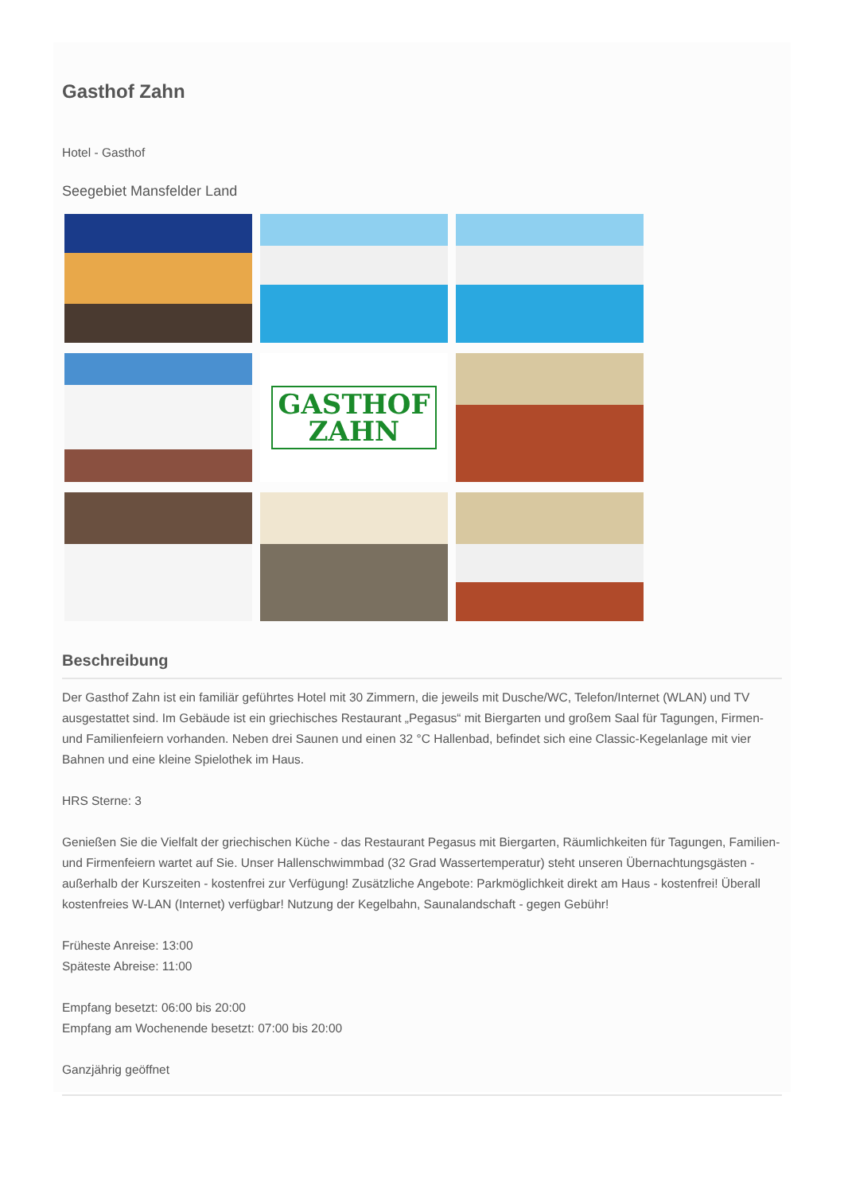Gasthof Zahn
Hotel - Gasthof
Seegebiet Mansfelder Land
GASTHOF
ZAHN
Beschreibung
Der Gasthof Zahn ist ein familiär geführtes Hotel mit 30 Zimmern, die jeweils mit Dusche/WC, Telefon/Internet (WLAN) und TV ausgestattet sind. Im Gebäude ist ein griechisches Restaurant „Pegasus“ mit Biergarten und großem Saal für Tagungen, Firmen- und Familienfeiern vorhanden. Neben drei Saunen und einen 32 °C Hallenbad, befindet sich eine Classic-Kegelanlage mit vier Bahnen und eine kleine Spielothek im Haus.
HRS Sterne: 3
Genießen Sie die Vielfalt der griechischen Küche - das Restaurant Pegasus mit Biergarten, Räumlichkeiten für Tagungen, Familien- und Firmenfeiern wartet auf Sie. Unser Hallenschwimmbad (32 Grad Wassertemperatur) steht unseren Übernachtungsgästen - außerhalb der Kurszeiten - kostenfrei zur Verfügung! Zusätzliche Angebote: Parkmöglichkeit direkt am Haus - kostenfrei! Überall kostenfreies W-LAN (Internet) verfügbar! Nutzung der Kegelbahn, Saunalandschaft - gegen Gebühr!
Früheste Anreise: 13:00
Späteste Abreise: 11:00
Empfang besetzt: 06:00 bis 20:00
Empfang am Wochenende besetzt: 07:00 bis 20:00
Ganzjährig geöffnet